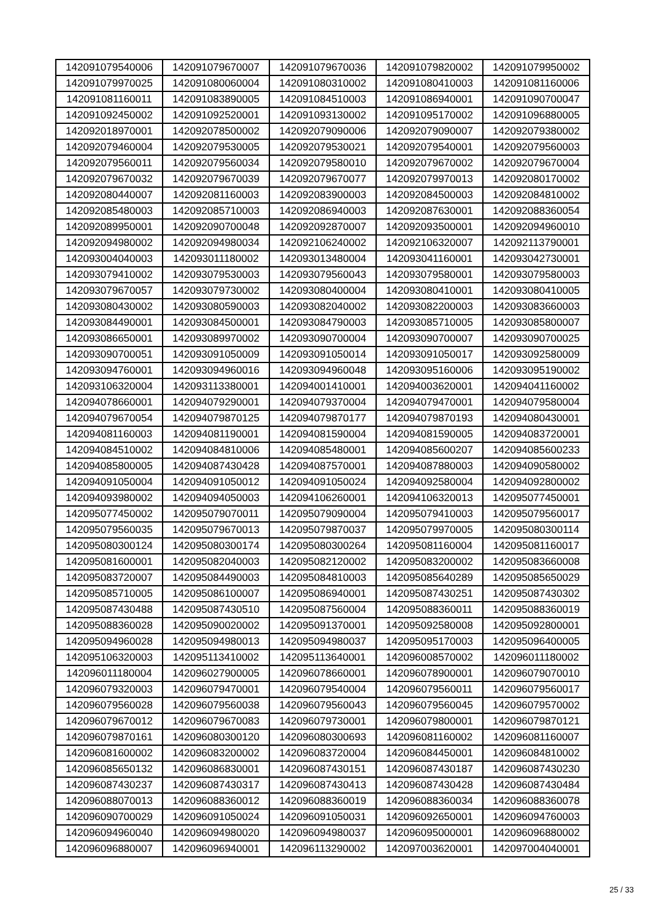| 142091079540006 | 142091079670007 | 142091079670036 | 142091079820002 | 142091079950002 |
| 142091079970025 | 142091080060004 | 142091080310002 | 142091080410003 | 142091081160006 |
| 142091081160011 | 142091083890005 | 142091084510003 | 142091086940001 | 142091090700047 |
| 142091092450002 | 142091092520001 | 142091093130002 | 142091095170002 | 142091096880005 |
| 142092018970001 | 142092078500002 | 142092079090006 | 142092079090007 | 142092079380002 |
| 142092079460004 | 142092079530005 | 142092079530021 | 142092079540001 | 142092079560003 |
| 142092079560011 | 142092079560034 | 142092079580010 | 142092079670002 | 142092079670004 |
| 142092079670032 | 142092079670039 | 142092079670077 | 142092079970013 | 142092080170002 |
| 142092080440007 | 142092081160003 | 142092083900003 | 142092084500003 | 142092084810002 |
| 142092085480003 | 142092085710003 | 142092086940003 | 142092087630001 | 142092088360054 |
| 142092089950001 | 142092090700048 | 142092092870007 | 142092093500001 | 142092094960010 |
| 142092094980002 | 142092094980034 | 142092106240002 | 142092106320007 | 142092113790001 |
| 142093004040003 | 142093011180002 | 142093013480004 | 142093041160001 | 142093042730001 |
| 142093079410002 | 142093079530003 | 142093079560043 | 142093079580001 | 142093079580003 |
| 142093079670057 | 142093079730002 | 142093080400004 | 142093080410001 | 142093080410005 |
| 142093080430002 | 142093080590003 | 142093082040002 | 142093082200003 | 142093083660003 |
| 142093084490001 | 142093084500001 | 142093084790003 | 142093085710005 | 142093085800007 |
| 142093086650001 | 142093089970002 | 142093090700004 | 142093090700007 | 142093090700025 |
| 142093090700051 | 142093091050009 | 142093091050014 | 142093091050017 | 142093092580009 |
| 142093094760001 | 142093094960016 | 142093094960048 | 142093095160006 | 142093095190002 |
| 142093106320004 | 142093113380001 | 142094001410001 | 142094003620001 | 142094041160002 |
| 142094078660001 | 142094079290001 | 142094079370004 | 142094079470001 | 142094079580004 |
| 142094079670054 | 142094079870125 | 142094079870177 | 142094079870193 | 142094080430001 |
| 142094081160003 | 142094081190001 | 142094081590004 | 142094081590005 | 142094083720001 |
| 142094084510002 | 142094084810006 | 142094085480001 | 142094085600207 | 142094085600233 |
| 142094085800005 | 142094087430428 | 142094087570001 | 142094087880003 | 142094090580002 |
| 142094091050004 | 142094091050012 | 142094091050024 | 142094092580004 | 142094092800002 |
| 142094093980002 | 142094094050003 | 142094106260001 | 142094106320013 | 142095077450001 |
| 142095077450002 | 142095079070011 | 142095079090004 | 142095079410003 | 142095079560017 |
| 142095079560035 | 142095079670013 | 142095079870037 | 142095079970005 | 142095080300114 |
| 142095080300124 | 142095080300174 | 142095080300264 | 142095081160004 | 142095081160017 |
| 142095081600001 | 142095082040003 | 142095082120002 | 142095083200002 | 142095083660008 |
| 142095083720007 | 142095084490003 | 142095084810003 | 142095085640289 | 142095085650029 |
| 142095085710005 | 142095086100007 | 142095086940001 | 142095087430251 | 142095087430302 |
| 142095087430488 | 142095087430510 | 142095087560004 | 142095088360011 | 142095088360019 |
| 142095088360028 | 142095090020002 | 142095091370001 | 142095092580008 | 142095092800001 |
| 142095094960028 | 142095094980013 | 142095094980037 | 142095095170003 | 142095096400005 |
| 142095106320003 | 142095113410002 | 142095113640001 | 142096008570002 | 142096011180002 |
| 142096011180004 | 142096027900005 | 142096078660001 | 142096078900001 | 142096079070010 |
| 142096079320003 | 142096079470001 | 142096079540004 | 142096079560011 | 142096079560017 |
| 142096079560028 | 142096079560038 | 142096079560043 | 142096079560045 | 142096079570002 |
| 142096079670012 | 142096079670083 | 142096079730001 | 142096079800001 | 142096079870121 |
| 142096079870161 | 142096080300120 | 142096080300693 | 142096081160002 | 142096081160007 |
| 142096081600002 | 142096083200002 | 142096083720004 | 142096084450001 | 142096084810002 |
| 142096085650132 | 142096086830001 | 142096087430151 | 142096087430187 | 142096087430230 |
| 142096087430237 | 142096087430317 | 142096087430413 | 142096087430428 | 142096087430484 |
| 142096088070013 | 142096088360012 | 142096088360019 | 142096088360034 | 142096088360078 |
| 142096090700029 | 142096091050024 | 142096091050031 | 142096092650001 | 142096094760003 |
| 142096094960040 | 142096094980020 | 142096094980037 | 142096095000001 | 142096096880002 |
| 142096096880007 | 142096096940001 | 142096113290002 | 142097003620001 | 142097004040001 |
25 / 33